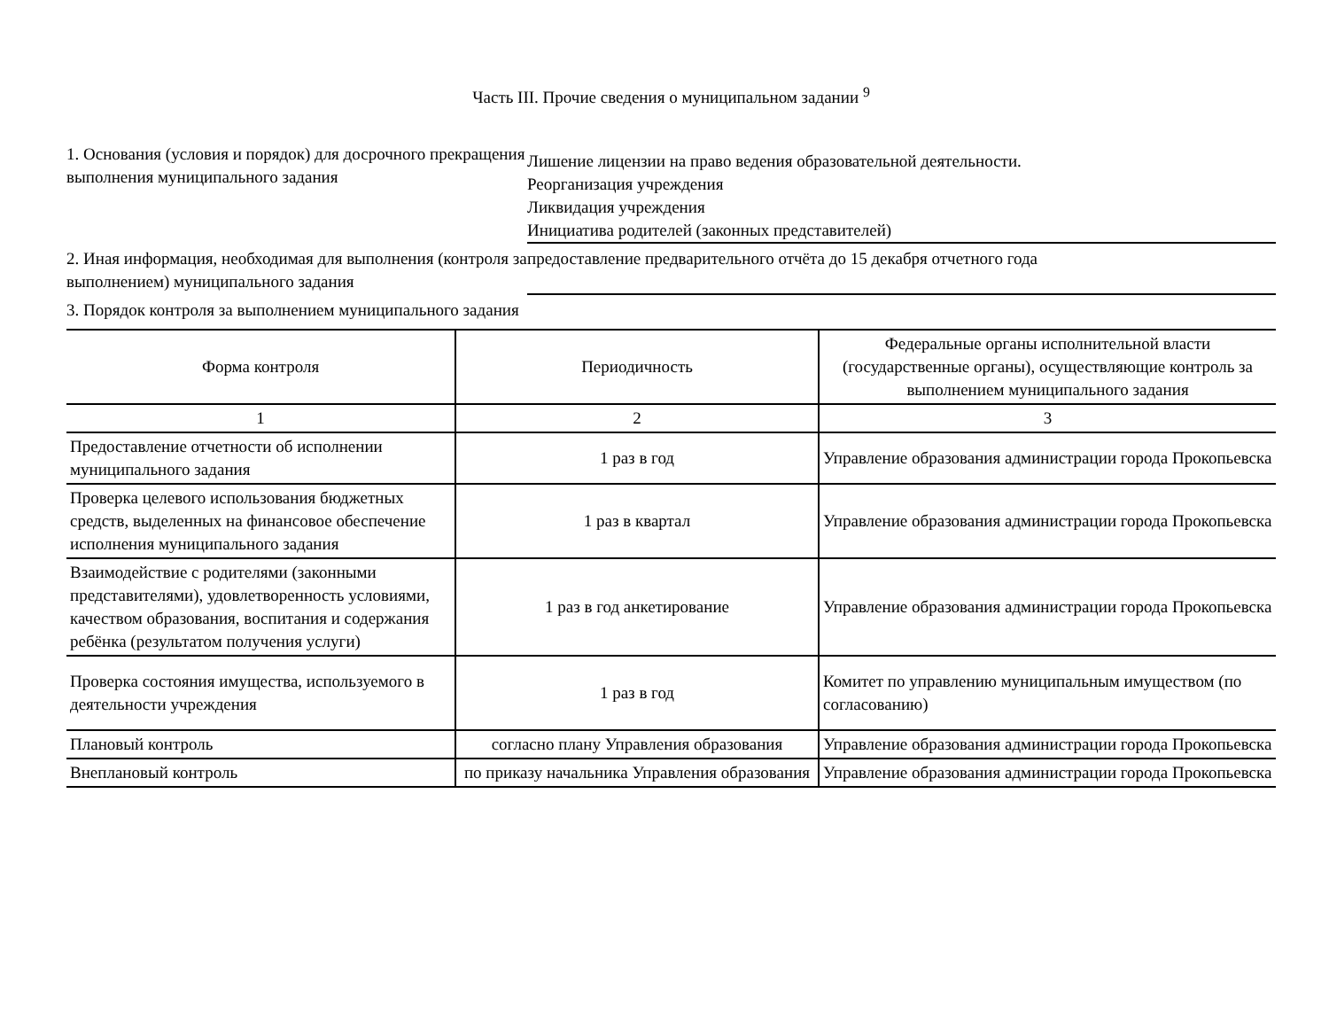Часть III. Прочие сведения о муниципальном задании <sup>9</sup>
1. Основания (условия и порядок) для досрочного прекращения выполнения муниципального задания
Лишение лицензии на право ведения образовательной деятельности.
Реорганизация учреждения
Ликвидация учреждения
Инициатива родителей (законных представителей)
2. Иная информация, необходимая для выполнения (контроля за выполнением) муниципального задания
предоставление предварительного отчёта до 15 декабря отчетного года
3. Порядок контроля за выполнением муниципального задания
| Форма контроля | Периодичность | Федеральные органы исполнительной власти (государственные органы), осуществляющие контроль за выполнением муниципального задания |
| --- | --- | --- |
| 1 | 2 | 3 |
| Предоставление отчетности об исполнении муниципального задания | 1 раз в год | Управление образования администрации города Прокопьевска |
| Проверка целевого использования бюджетных средств, выделенных на финансовое обеспечение исполнения муниципального задания | 1 раз в квартал | Управление образования администрации города Прокопьевска |
| Взаимодействие с родителями (законными представителями), удовлетворенность условиями, качеством образования, воспитания и содержания ребёнка (результатом получения услуги) | 1 раз в год анкетирование | Управление образования администрации города Прокопьевска |
| Проверка состояния имущества, используемого в деятельности учреждения | 1 раз в год | Комитет по управлению муниципальным имуществом (по согласованию) |
| Плановый контроль | согласно плану Управления образования | Управление образования администрации города Прокопьевска |
| Внеплановый контроль | по приказу начальника Управления образования | Управление образования администрации города Прокопьевска |